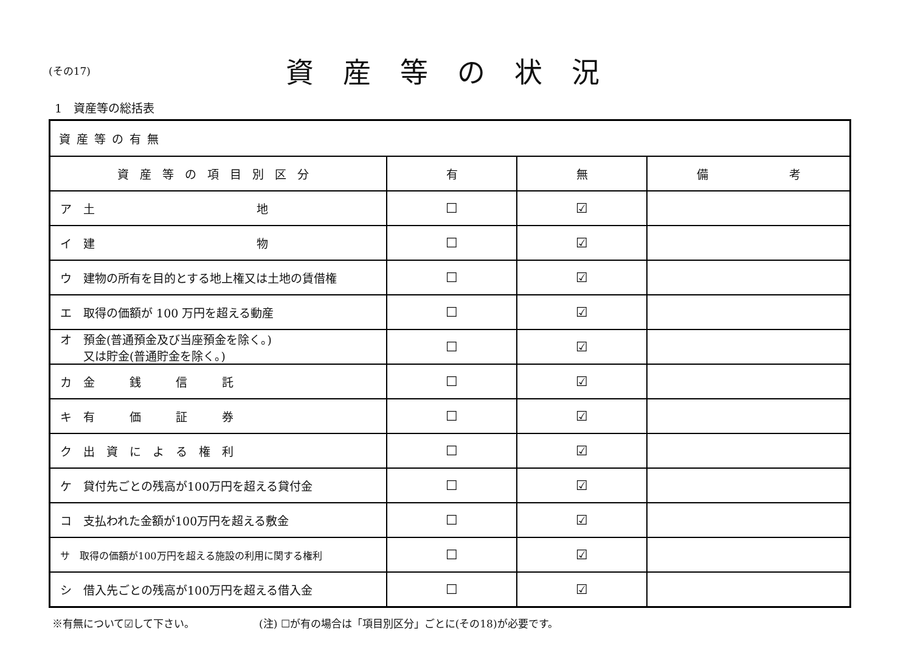(その17)
資産等の状況
1　資産等の総括表
| 資産等の有無 | | | |
| --- | --- | --- | --- |
| 資産等の項目別区分 | 有 | 無 | 備 考 |
| ア 土 地 | ☐ | ☑ | |
| イ 建 物 | ☐ | ☑ | |
| ウ 建物の所有を目的とする地上権又は土地の賃借権 | ☐ | ☑ | |
| エ 取得の価額が 100 万円を超える動産 | ☐ | ☑ | |
| オ 預金(普通預金及び当座預金を除く。) 又は貯金(普通貯金を除く。) | ☐ | ☑ | |
| カ 金 銭 信 託 | ☐ | ☑ | |
| キ 有 価 証 券 | ☐ | ☑ | |
| ク 出 資 に よ る 権 利 | ☐ | ☑ | |
| ケ 貸付先ごとの残高が100万円を超える貸付金 | ☐ | ☑ | |
| コ 支払われた金額が100万円を超える敷金 | ☐ | ☑ | |
| サ 取得の価額が100万円を超える施設の利用に関する権利 | ☐ | ☑ | |
| シ 借入先ごとの残高が100万円を超える借入金 | ☐ | ☑ | |
※有無について☑して下さい。 (注) ☐が有の場合は「項目別区分」ごとに(その18)が必要です。